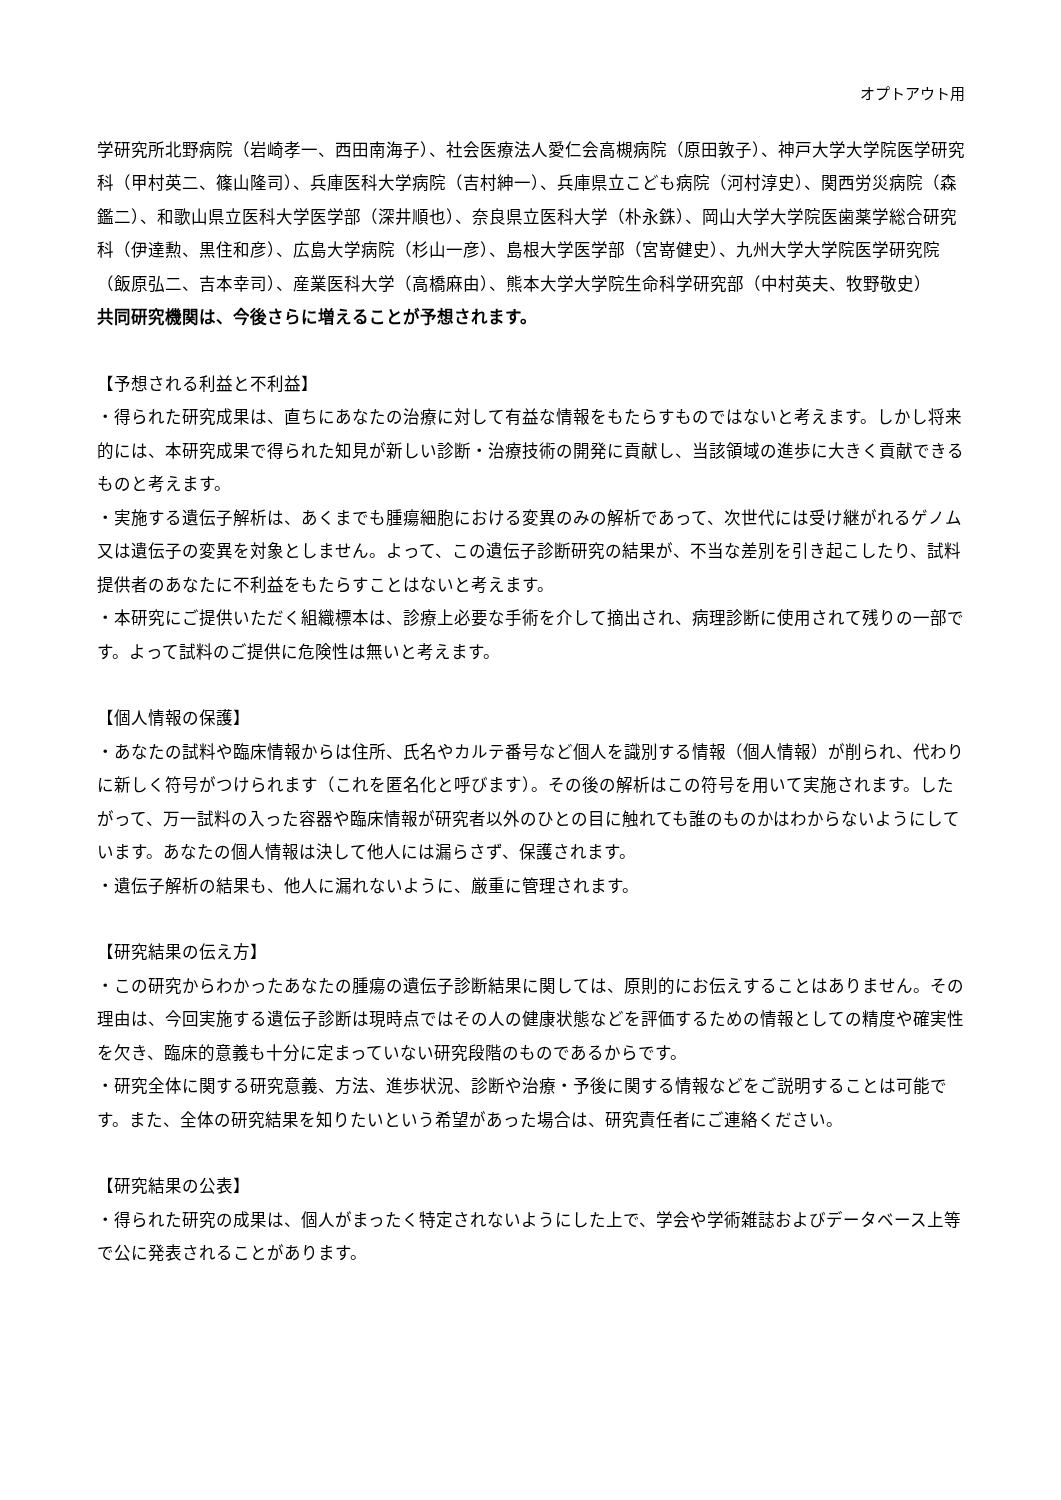オプトアウト用
学研究所北野病院（岩崎孝一、西田南海子）、社会医療法人愛仁会高槻病院（原田敦子）、神戸大学大学院医学研究科（甲村英二、篠山隆司）、兵庫医科大学病院（吉村紳一）、兵庫県立こども病院（河村淳史）、関西労災病院（森鑑二）、和歌山県立医科大学医学部（深井順也）、奈良県立医科大学（朴永銖）、岡山大学大学院医歯薬学総合研究科（伊達勲、黒住和彦）、広島大学病院（杉山一彦）、島根大学医学部（宮嵜健史）、九州大学大学院医学研究院（飯原弘二、吉本幸司）、産業医科大学（高橋麻由）、熊本大学大学院生命科学研究部（中村英夫、牧野敬史）
共同研究機関は、今後さらに増えることが予想されます。
【予想される利益と不利益】
・得られた研究成果は、直ちにあなたの治療に対して有益な情報をもたらすものではないと考えます。しかし将来的には、本研究成果で得られた知見が新しい診断・治療技術の開発に貢献し、当該領域の進歩に大きく貢献できるものと考えます。
・実施する遺伝子解析は、あくまでも腫瘍細胞における変異のみの解析であって、次世代には受け継がれるゲノム又は遺伝子の変異を対象としません。よって、この遺伝子診断研究の結果が、不当な差別を引き起こしたり、試料提供者のあなたに不利益をもたらすことはないと考えます。
・本研究にご提供いただく組織標本は、診療上必要な手術を介して摘出され、病理診断に使用されて残りの一部です。よって試料のご提供に危険性は無いと考えます。
【個人情報の保護】
・あなたの試料や臨床情報からは住所、氏名やカルテ番号など個人を識別する情報（個人情報）が削られ、代わりに新しく符号がつけられます（これを匿名化と呼びます）。その後の解析はこの符号を用いて実施されます。したがって、万一試料の入った容器や臨床情報が研究者以外のひとの目に触れても誰のものかはわからないようにしています。あなたの個人情報は決して他人には漏らさず、保護されます。
・遺伝子解析の結果も、他人に漏れないように、厳重に管理されます。
【研究結果の伝え方】
・この研究からわかったあなたの腫瘍の遺伝子診断結果に関しては、原則的にお伝えすることはありません。その理由は、今回実施する遺伝子診断は現時点ではその人の健康状態などを評価するための情報としての精度や確実性を欠き、臨床的意義も十分に定まっていない研究段階のものであるからです。
・研究全体に関する研究意義、方法、進歩状況、診断や治療・予後に関する情報などをご説明することは可能です。また、全体の研究結果を知りたいという希望があった場合は、研究責任者にご連絡ください。
【研究結果の公表】
・得られた研究の成果は、個人がまったく特定されないようにした上で、学会や学術雑誌およびデータベース上等で公に発表されることがあります。